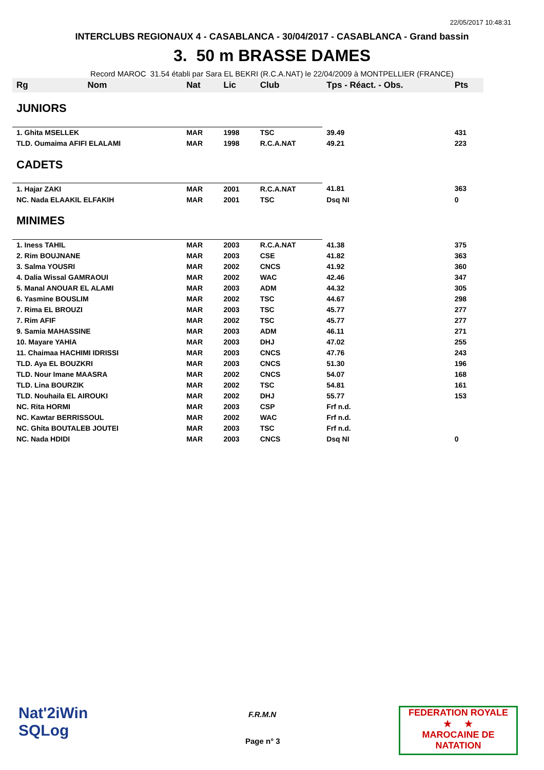22/05/2017 10:48:31
INTERCLUBS REGIONAUX 4 - CASABLANCA - 30/04/2017 - CASABLANCA - Grand bassin
3. 50 m BRASSE DAMES
Record MAROC 31.54 établi par Sara EL BEKRI (R.C.A.NAT) le 22/04/2009 à MONTPELLIER (FRANCE)
| Rg | Nom | Nat | Lic | Club | Tps - Réact. - Obs. | Pts |
| --- | --- | --- | --- | --- | --- | --- |
| JUNIORS | | | | | | |
| 1. Ghita MSELLEK | | MAR | 1998 | TSC | 39.49 | 431 |
| TLD. Oumaima AFIFI ELALAMI | | MAR | 1998 | R.C.A.NAT | 49.21 | 223 |
| CADETS | | | | | | |
| 1. Hajar ZAKI | | MAR | 2001 | R.C.A.NAT | 41.81 | 363 |
| NC. Nada ELAAKIL ELFAKIH | | MAR | 2001 | TSC | Dsq NI | 0 |
| MINIMES | | | | | | |
| 1. Iness TAHIL | | MAR | 2003 | R.C.A.NAT | 41.38 | 375 |
| 2. Rim BOUJNANE | | MAR | 2003 | CSE | 41.82 | 363 |
| 3. Salma YOUSRI | | MAR | 2002 | CNCS | 41.92 | 360 |
| 4. Dalia Wissal GAMRAOUI | | MAR | 2002 | WAC | 42.46 | 347 |
| 5. Manal ANOUAR EL ALAMI | | MAR | 2003 | ADM | 44.32 | 305 |
| 6. Yasmine BOUSLIM | | MAR | 2002 | TSC | 44.67 | 298 |
| 7. Rima EL BROUZI | | MAR | 2003 | TSC | 45.77 | 277 |
| 7. Rim AFIF | | MAR | 2002 | TSC | 45.77 | 277 |
| 9. Samia MAHASSINE | | MAR | 2003 | ADM | 46.11 | 271 |
| 10. Mayare YAHIA | | MAR | 2003 | DHJ | 47.02 | 255 |
| 11. Chaimaa HACHIMI IDRISSI | | MAR | 2003 | CNCS | 47.76 | 243 |
| TLD. Aya EL BOUZKRI | | MAR | 2003 | CNCS | 51.30 | 196 |
| TLD. Nour Imane MAASRA | | MAR | 2002 | CNCS | 54.07 | 168 |
| TLD. Lina BOURZIK | | MAR | 2002 | TSC | 54.81 | 161 |
| TLD. Nouhaila EL AIROUKI | | MAR | 2002 | DHJ | 55.77 | 153 |
| NC. Rita HORMI | | MAR | 2003 | CSP | Frf n.d. | |
| NC. Kawtar BERRISSOUL | | MAR | 2002 | WAC | Frf n.d. | |
| NC. Ghita BOUTALEB JOUTEI | | MAR | 2003 | TSC | Frf n.d. | |
| NC. Nada HDIDI | | MAR | 2003 | CNCS | Dsq NI | 0 |
Nat'2iWin
SQLog
F.R.M.N
Page n° 3
FEDERATION ROYALE
★ ★
MAROCAINE DE NATATION